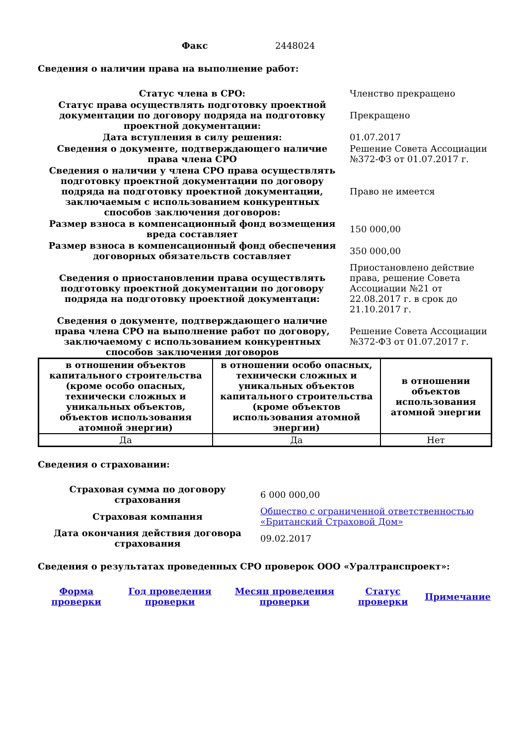| Факс | 2448024 |
Сведения о наличии права на выполнение работ:
| Статус члена в СРО: | Членство прекращено |
| Статус права осуществлять подготовку проектной документации по договору подряда на подготовку проектной документации: | Прекращено |
| Дата вступления в силу решения: | 01.07.2017 |
| Сведения о документе, подтверждающего наличие права члена СРО | Решение Совета Ассоциации №372-ФЗ от 01.07.2017 г. |
| Сведения о наличии у члена СРО права осуществлять подготовку проектной документации по договору подряда на подготовку проектной документации, заключаемым с использованием конкурентных способов заключения договоров: | Право не имеется |
| Размер взноса в компенсационный фонд возмещения вреда составляет | 150 000,00 |
| Размер взноса в компенсационный фонд обеспечения договорных обязательств составляет | 350 000,00 |
| Сведения о приостановлении права осуществлять подготовку проектной документации по договору подряда на подготовку проектной документаци: | Приостановлено действие права, решение Совета Ассоциации №21 от 22.08.2017 г. в срок до 21.10.2017 г. |
| Сведения о документе, подтверждающего наличие права члена СРО на выполнение работ по договору, заключаемому с использованием конкурентных способов заключения договоров | Решение Совета Ассоциации №372-ФЗ от 01.07.2017 г. |
| в отношении объектов капитального строительства (кроме особо опасных, технически сложных и уникальных объектов, объектов использования атомной энергии) | в отношении особо опасных, технически сложных и уникальных объектов капитального строительства (кроме объектов использования атомной энергии) | в отношении объектов использования атомной энергии |
| --- | --- | --- |
| Да | Да | Нет |
Сведения о страховании:
| Страховая сумма по договору страхования | 6 000 000,00 |
| Страховая компания | Общество с ограниченной ответственностью «Британский Страховой Дом» |
| Дата окончания действия договора страхования | 09.02.2017 |
Сведения о результатах проведенных СРО проверок ООО «Уралтранспроект»:
| Форма проверки | Год проведения проверки | Месяц проведения проверки | Статус проверки | Примечание |
| --- | --- | --- | --- | --- |